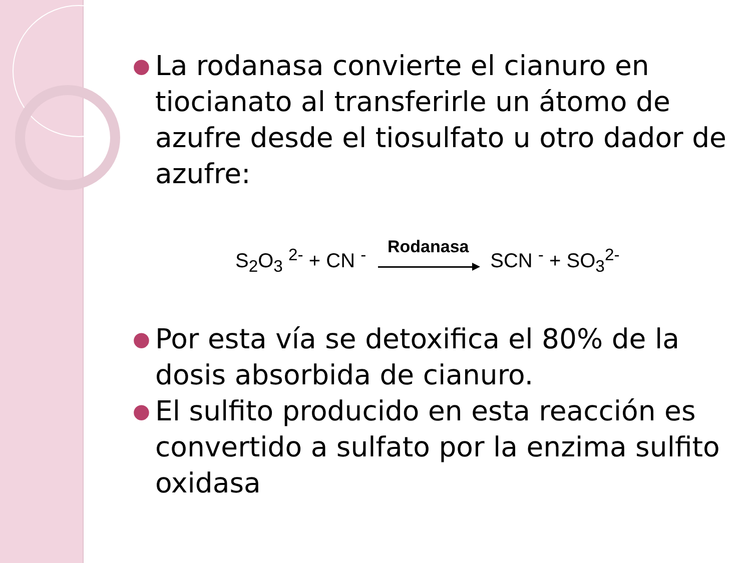● La rodanasa convierte el cianuro en tiocianato al transferirle un átomo de azufre desde el tiosulfato u otro dador de azufre:
S<sub>2</sub>O<sub>3</sub> <sup>2-</sup> + CN <sup>-</sup>
Rodanasa
SCN <sup>-</sup> + SO<sub>3</sub><sup>2-</sup>
● Por esta vía se detoxifica el 80% de la dosis absorbida de cianuro.
● El sulfito producido en esta reacción es convertido a sulfato por la enzima sulfito oxidasa